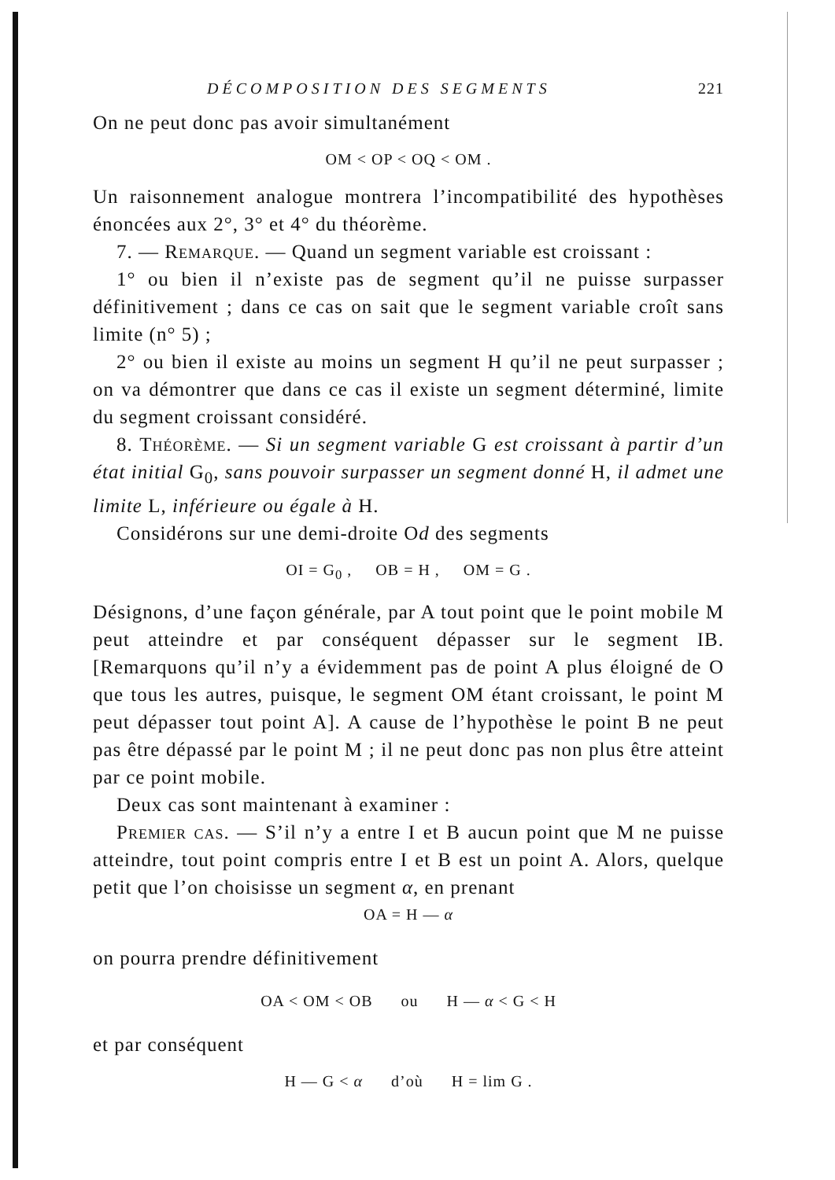DÉCOMPOSITION DES SEGMENTS 221
On ne peut donc pas avoir simultanément
OM < OP < OQ < OM .
Un raisonnement analogue montrera l’incompatibilité des hypothèses énoncées aux 2°, 3° et 4° du théorème.
7. — Remarque. — Quand un segment variable est croissant :
1° ou bien il n’existe pas de segment qu’il ne puisse surpasser définitivement ; dans ce cas on sait que le segment variable croît sans limite (n° 5) ;
2° ou bien il existe au moins un segment H qu’il ne peut surpasser ; on va démontrer que dans ce cas il existe un segment déterminé, limite du segment croissant considéré.
8. Théorème. — Si un segment variable G est croissant à partir d’un état initial G<sub>0</sub>, sans pouvoir surpasser un segment donné H, il admet une limite L, inférieure ou égale à H.
Considérons sur une demi-droite Od des segments
OI = G<sub>0</sub> , OB = H , OM = G .
Désignons, d’une façon générale, par A tout point que le point mobile M peut atteindre et par conséquent dépasser sur le segment IB. [Remarquons qu’il n’y a évidemment pas de point A plus éloigné de O que tous les autres, puisque, le segment OM étant croissant, le point M peut dépasser tout point A]. A cause de l’hypothèse le point B ne peut pas être dépassé par le point M ; il ne peut donc pas non plus être atteint par ce point mobile.
Deux cas sont maintenant à examiner :
Premier cas. — S’il n’y a entre I et B aucun point que M ne puisse atteindre, tout point compris entre I et B est un point A. Alors, quelque petit que l’on choisisse un segment α, en prenant
OA = H — α
on pourra prendre définitivement
OA < OM < OB ou H — α < G < H
et par conséquent
H — G < α d’où H = lim G .